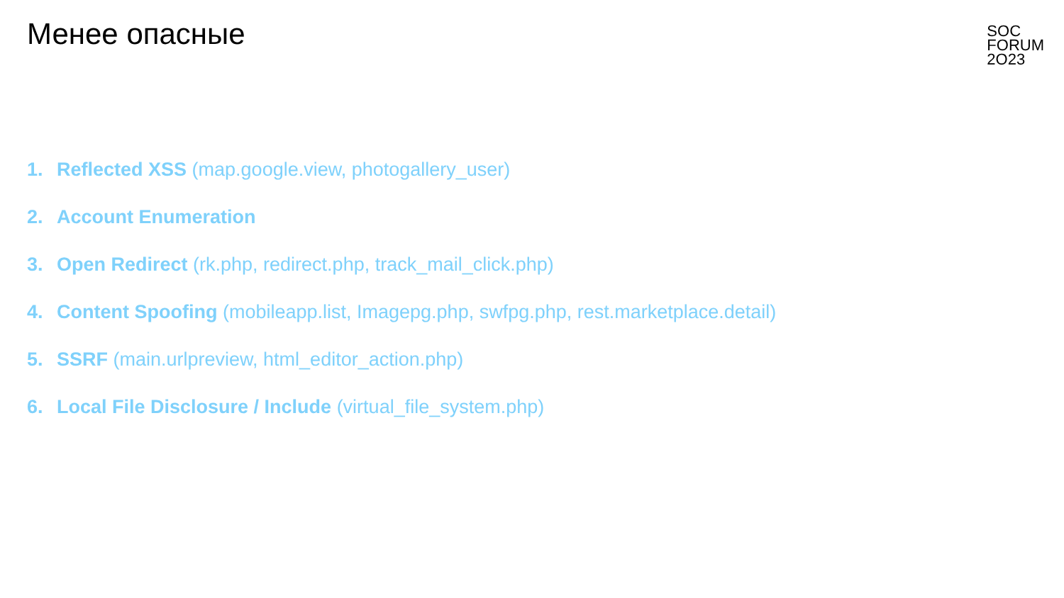Менее опасные
SOC
FORUM
2O23
1. Reflected XSS (map.google.view, photogallery_user)
2. Account Enumeration
3. Open Redirect (rk.php, redirect.php, track_mail_click.php)
4. Content Spoofing (mobileapp.list, Imagepg.php, swfpg.php, rest.marketplace.detail)
5. SSRF (main.urlpreview, html_editor_action.php)
6. Local File Disclosure / Include (virtual_file_system.php)